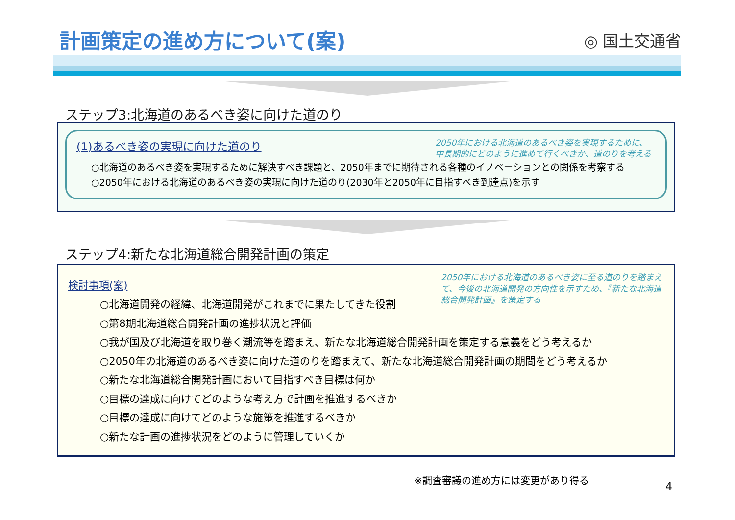計画策定の進め方について(案)
◎ 国土交通省
ステップ3:北海道のあるべき姿に向けた道のり
(1)あるべき姿の実現に向けた道のり
2050年における北海道のあるべき姿を実現するために、中長期的にどのように進めて行くべきか、道のりを考える
○北海道のあるべき姿を実現するために解決すべき課題と、2050年までに期待される各種のイノベーションとの関係を考察する
○2050年における北海道のあるべき姿の実現に向けた道のり(2030年と2050年に目指すべき到達点)を示す
ステップ4:新たな北海道総合開発計画の策定
検討事項(案)
2050年における北海道のあるべき姿に至る道のりを踏まえて、今後の北海道開発の方向性を示すため、『新たな北海道総合開発計画』を策定する
○北海道開発の経緯、北海道開発がこれまでに果たしてきた役割
○第8期北海道総合開発計画の進捗状況と評価
○我が国及び北海道を取り巻く潮流等を踏まえ、新たな北海道総合開発計画を策定する意義をどう考えるか
○2050年の北海道のあるべき姿に向けた道のりを踏まえて、新たな北海道総合開発計画の期間をどう考えるか
○新たな北海道総合開発計画において目指すべき目標は何か
○目標の達成に向けてどのような考え方で計画を推進するべきか
○目標の達成に向けてどのような施策を推進するべきか
○新たな計画の進捗状況をどのように管理していくか
※調査審議の進め方には変更があり得る
4